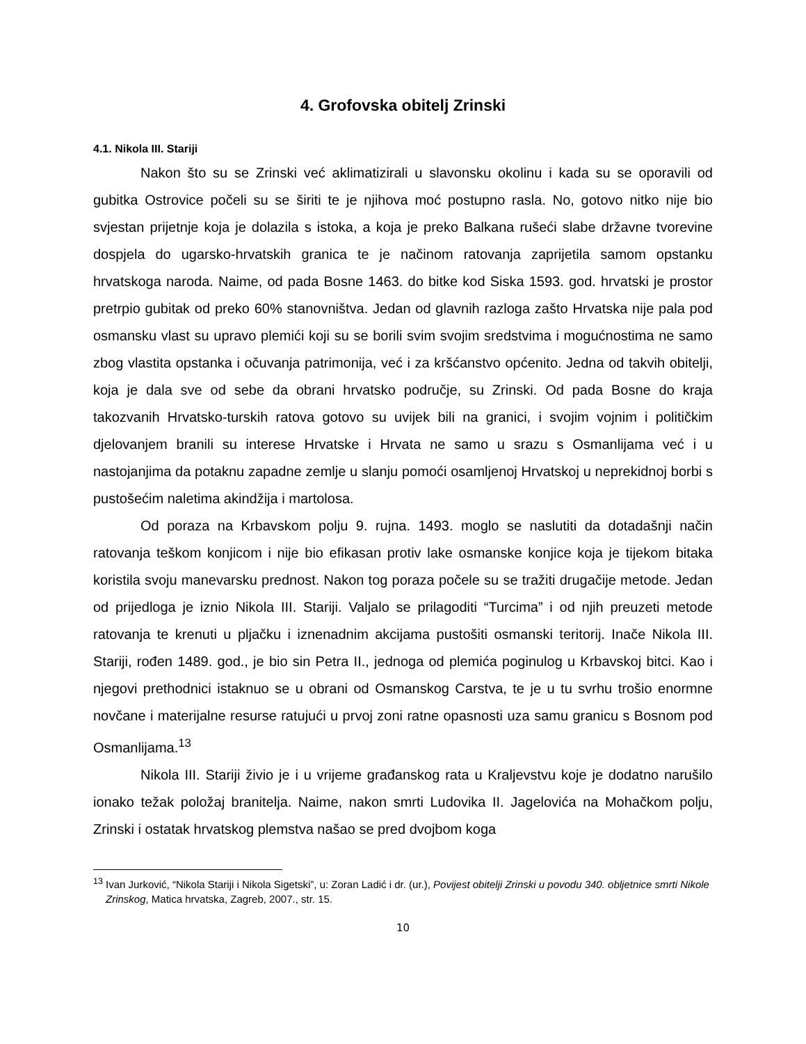4. Grofovska obitelj Zrinski
4.1. Nikola III. Stariji
Nakon što su se Zrinski već aklimatizirali u slavonsku okolinu i kada su se oporavili od gubitka Ostrovice počeli su se širiti te je njihova moć postupno rasla. No, gotovo nitko nije bio svjestan prijetnje koja je dolazila s istoka, a koja je preko Balkana rušeći slabe državne tvorevine dospjela do ugarsko-hrvatskih granica te je načinom ratovanja zaprijetila samom opstanku hrvatskoga naroda. Naime, od pada Bosne 1463. do bitke kod Siska 1593. god. hrvatski je prostor pretrpio gubitak od preko 60% stanovništva. Jedan od glavnih razloga zašto Hrvatska nije pala pod osmansku vlast su upravo plemići koji su se borili svim svojim sredstvima i mogućnostima ne samo zbog vlastita opstanka i očuvanja patrimonija, već i za kršćanstvo općenito. Jedna od takvih obitelji, koja je dala sve od sebe da obrani hrvatsko područje, su Zrinski. Od pada Bosne do kraja takozvanih Hrvatsko-turskih ratova gotovo su uvijek bili na granici, i svojim vojnim i političkim djelovanjem branili su interese Hrvatske i Hrvata ne samo u srazu s Osmanlijama već i u nastojanjima da potaknu zapadne zemlje u slanju pomoći osamljenoj Hrvatskoj u neprekidnoj borbi s pustošećim naletima akindžija i martolosa.
Od poraza na Krbavskom polju 9. rujna. 1493. moglo se naslutiti da dotadašnji način ratovanja teškom konjicom i nije bio efikasan protiv lake osmanske konjice koja je tijekom bitaka koristila svoju manevarsku prednost. Nakon tog poraza počele su se tražiti drugačije metode. Jedan od prijedloga je iznio Nikola III. Stariji. Valjalo se prilagoditi “Turcima” i od njih preuzeti metode ratovanja te krenuti u pljačku i iznenadnim akcijama pustošiti osmanski teritorij. Inače Nikola III. Stariji, rođen 1489. god., je bio sin Petra II., jednoga od plemića poginulog u Krbavskoj bitci. Kao i njegovi prethodnici istaknuo se u obrani od Osmanskog Carstva, te je u tu svrhu trošio enormne novčane i materijalne resurse ratujući u prvoj zoni ratne opasnosti uza samu granicu s Bosnom pod Osmanlijama.<sup>13</sup>
Nikola III. Stariji živio je i u vrijeme građanskog rata u Kraljevstvu koje je dodatno narušilo ionako težak položaj branitelja. Naime, nakon smrti Ludovika II. Jagelovića na Mohačkom polju, Zrinski i ostatak hrvatskog plemstva našao se pred dvojbom koga
<sup>13</sup> Ivan Jurković, “Nikola Stariji i Nikola Sigetski”, u: Zoran Ladić i dr. (ur.), Povijest obitelji Zrinski u povodu 340. obljetnice smrti Nikole Zrinskog, Matica hrvatska, Zagreb, 2007., str. 15.
10